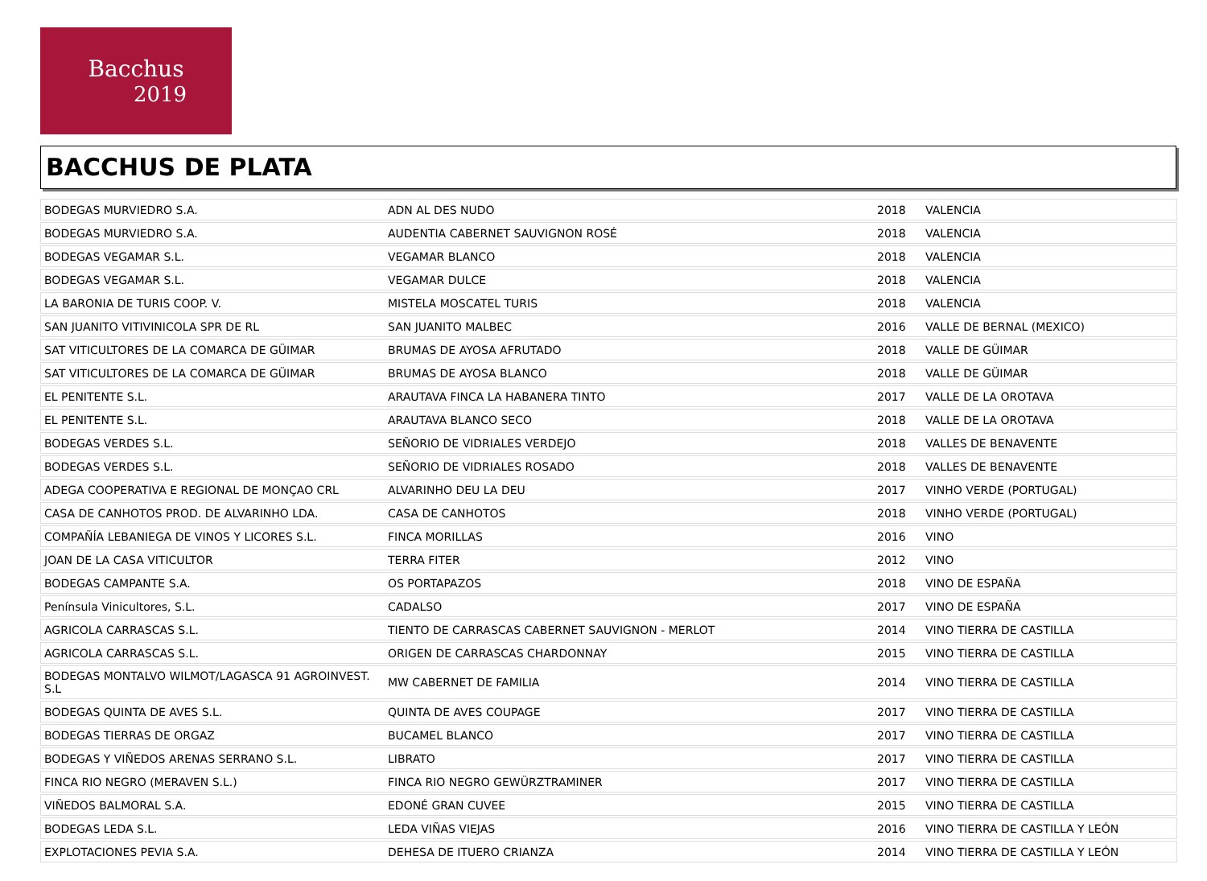Bacchus
2019
BACCHUS DE PLATA
| BODEGAS MURVIEDRO S.A. | ADN AL DES NUDO | 2018 | VALENCIA |
| BODEGAS MURVIEDRO S.A. | AUDENTIA CABERNET SAUVIGNON ROSÉ | 2018 | VALENCIA |
| BODEGAS VEGAMAR S.L. | VEGAMAR BLANCO | 2018 | VALENCIA |
| BODEGAS VEGAMAR S.L. | VEGAMAR DULCE | 2018 | VALENCIA |
| LA BARONIA DE TURIS COOP. V. | MISTELA MOSCATEL TURIS | 2018 | VALENCIA |
| SAN JUANITO VITIVINICOLA SPR DE RL | SAN JUANITO MALBEC | 2016 | VALLE DE BERNAL (MEXICO) |
| SAT VITICULTORES DE LA COMARCA DE GÜIMAR | BRUMAS DE AYOSA AFRUTADO | 2018 | VALLE DE GÜIMAR |
| SAT VITICULTORES DE LA COMARCA DE GÜIMAR | BRUMAS DE AYOSA BLANCO | 2018 | VALLE DE GÜIMAR |
| EL PENITENTE S.L. | ARAUTAVA FINCA LA HABANERA TINTO | 2017 | VALLE DE LA OROTAVA |
| EL PENITENTE S.L. | ARAUTAVA BLANCO SECO | 2018 | VALLE DE LA OROTAVA |
| BODEGAS VERDES S.L. | SEÑORIO DE VIDRIALES VERDEJO | 2018 | VALLES DE BENAVENTE |
| BODEGAS VERDES S.L. | SEÑORIO DE VIDRIALES ROSADO | 2018 | VALLES DE BENAVENTE |
| ADEGA COOPERATIVA E REGIONAL DE MONÇAO CRL | ALVARINHO DEU LA DEU | 2017 | VINHO VERDE (PORTUGAL) |
| CASA DE CANHOTOS PROD. DE ALVARINHO LDA. | CASA DE CANHOTOS | 2018 | VINHO VERDE (PORTUGAL) |
| COMPAÑÍA LEBANIEGA DE VINOS Y LICORES S.L. | FINCA MORILLAS | 2016 | VINO |
| JOAN DE LA CASA VITICULTOR | TERRA FITER | 2012 | VINO |
| BODEGAS CAMPANTE S.A. | OS PORTAPAZOS | 2018 | VINO DE ESPAÑA |
| Península Vinicultores, S.L. | CADALSO | 2017 | VINO DE ESPAÑA |
| AGRICOLA CARRASCAS S.L. | TIENTO DE CARRASCAS CABERNET SAUVIGNON - MERLOT | 2014 | VINO TIERRA DE CASTILLA |
| AGRICOLA CARRASCAS S.L. | ORIGEN DE CARRASCAS CHARDONNAY | 2015 | VINO TIERRA DE CASTILLA |
| BODEGAS MONTALVO WILMOT/LAGASCA 91 AGROINVEST. S.L | MW CABERNET DE FAMILIA | 2014 | VINO TIERRA DE CASTILLA |
| BODEGAS QUINTA DE AVES S.L. | QUINTA DE AVES COUPAGE | 2017 | VINO TIERRA DE CASTILLA |
| BODEGAS TIERRAS DE ORGAZ | BUCAMEL BLANCO | 2017 | VINO TIERRA DE CASTILLA |
| BODEGAS Y VIÑEDOS ARENAS SERRANO S.L. | LIBRATO | 2017 | VINO TIERRA DE CASTILLA |
| FINCA RIO NEGRO (MERAVEN S.L.) | FINCA RIO NEGRO GEWÜRZTRAMINER | 2017 | VINO TIERRA DE CASTILLA |
| VIÑEDOS BALMORAL S.A. | EDONÉ GRAN CUVEE | 2015 | VINO TIERRA DE CASTILLA |
| BODEGAS LEDA S.L. | LEDA VIÑAS VIEJAS | 2016 | VINO TIERRA DE CASTILLA Y LEÓN |
| EXPLOTACIONES PEVIA S.A. | DEHESA DE ITUERO CRIANZA | 2014 | VINO TIERRA DE CASTILLA Y LEÓN |